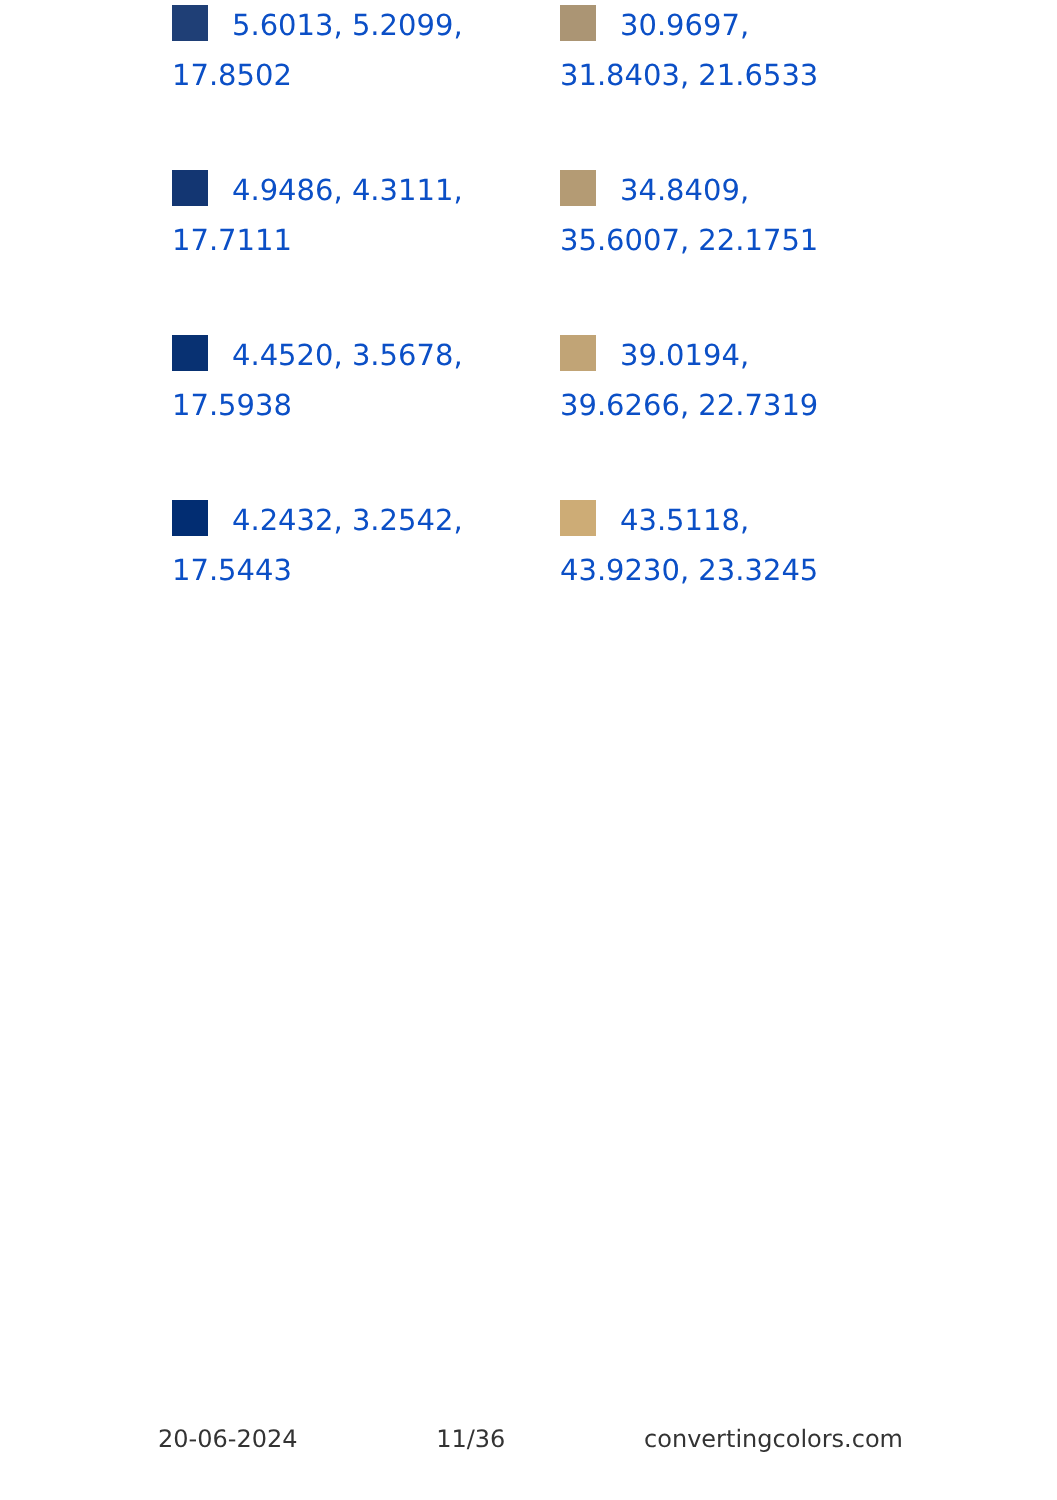5.6013, 5.2099, 17.8502
30.9697, 31.8403, 21.6533
4.9486, 4.3111, 17.7111
34.8409, 35.6007, 22.1751
4.4520, 3.5678, 17.5938
39.0194, 39.6266, 22.7319
4.2432, 3.2542, 17.5443
43.5118, 43.9230, 23.3245
20-06-2024 11/36 convertingcolors.com